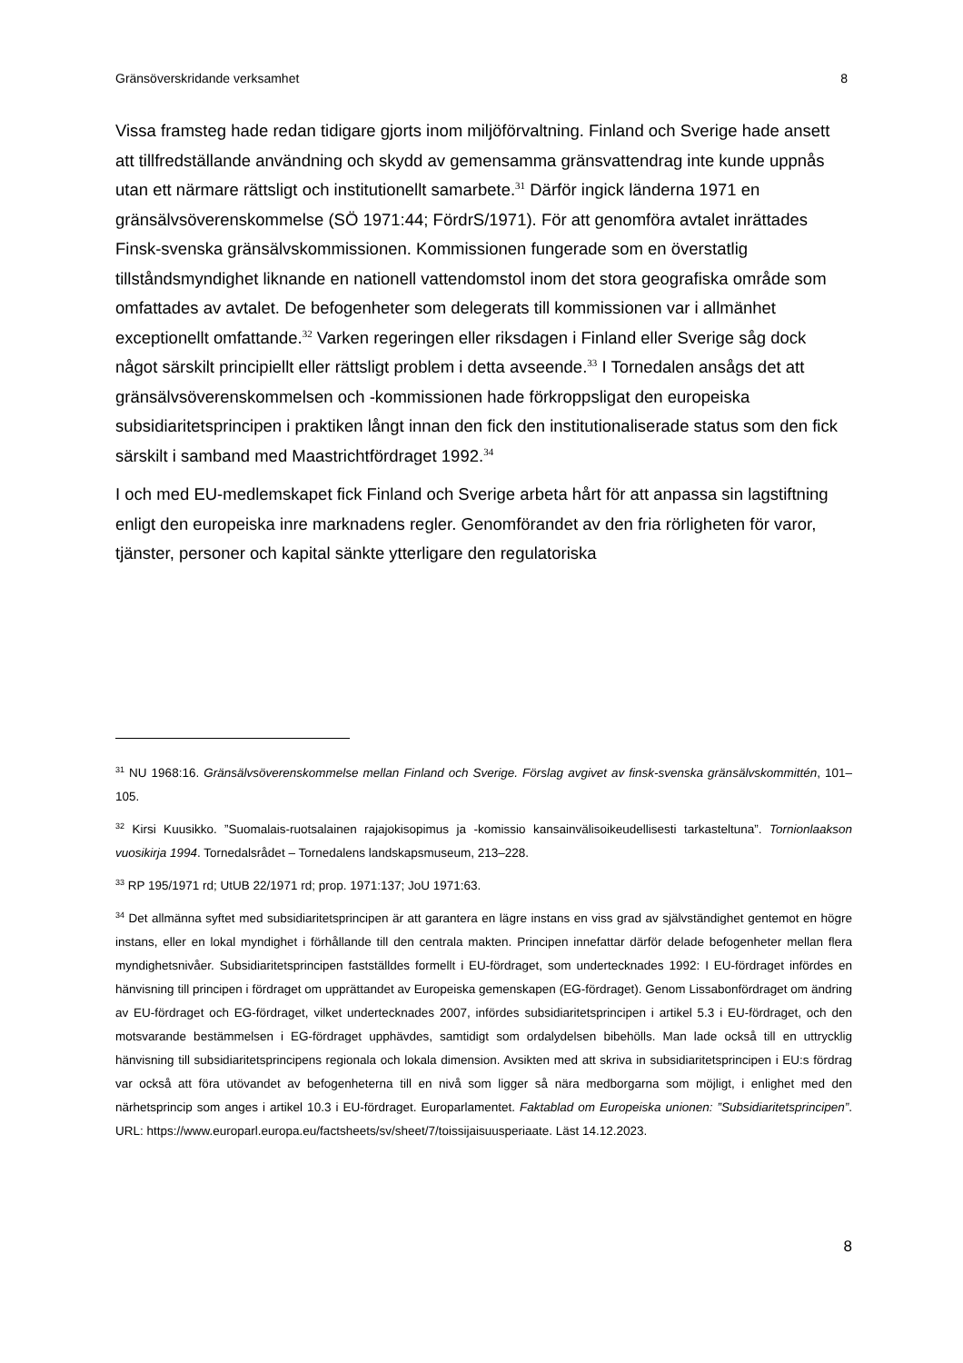Gränsöverskridande verksamhet 8
Vissa framsteg hade redan tidigare gjorts inom miljöförvaltning. Finland och Sverige hade ansett att tillfredställande användning och skydd av gemensamma gränsvattendrag inte kunde uppnås utan ett närmare rättsligt och institutionellt samarbete.<sup>31</sup> Därför ingick länderna 1971 en gränsälvsöverenskommelse (SÖ 1971:44; FördrS/1971). För att genomföra avtalet inrättades Finsk-svenska gränsälvskommissionen. Kommissionen fungerade som en överstatlig tillståndsmyndighet liknande en nationell vattendomstol inom det stora geografiska område som omfattades av avtalet. De befogenheter som delegerats till kommissionen var i allmänhet exceptionellt omfattande.<sup>32</sup> Varken regeringen eller riksdagen i Finland eller Sverige såg dock något särskilt principiellt eller rättsligt problem i detta avseende.<sup>33</sup> I Tornedalen ansågs det att gränsälvsöverenskommelsen och -kommissionen hade förkroppsligat den europeiska subsidiaritetsprincipen i praktiken långt innan den fick den institutionaliserade status som den fick särskilt i samband med Maastrichtfördraget 1992.<sup>34</sup>
I och med EU-medlemskapet fick Finland och Sverige arbeta hårt för att anpassa sin lagstiftning enligt den europeiska inre marknadens regler. Genomförandet av den fria rörligheten för varor, tjänster, personer och kapital sänkte ytterligare den regulatoriska
<sup>31</sup> NU 1968:16. Gränsälvsöverenskommelse mellan Finland och Sverige. Förslag avgivet av finsk-svenska gränsälvskommittén, 101–105.
<sup>32</sup> Kirsi Kuusikko. ”Suomalais-ruotsalainen rajajokisopimus ja -komissio kansainvälisoikeudellisesti tarkasteltuna”. Tornionlaakson vuosikirja 1994. Tornedalsrådet – Tornedalens landskapsmuseum, 213–228.
<sup>33</sup> RP 195/1971 rd; UtUB 22/1971 rd; prop. 1971:137; JoU 1971:63.
<sup>34</sup> Det allmänna syftet med subsidiaritetsprincipen är att garantera en lägre instans en viss grad av självständighet gentemot en högre instans, eller en lokal myndighet i förhållande till den centrala makten. Principen innefattar därför delade befogenheter mellan flera myndighetsnivåer. Subsidiaritetsprincipen fastställdes formellt i EU-fördraget, som undertecknades 1992: I EU-fördraget infördes en hänvisning till principen i fördraget om upprättandet av Europeiska gemenskapen (EG-fördraget). Genom Lissabonfördraget om ändring av EU-fördraget och EG-fördraget, vilket undertecknades 2007, infördes subsidiaritetsprincipen i artikel 5.3 i EU-fördraget, och den motsvarande bestämmelsen i EG-fördraget upphävdes, samtidigt som ordalydelsen bibehölls. Man lade också till en uttrycklig hänvisning till subsidiaritetsprincipens regionala och lokala dimension. Avsikten med att skriva in subsidiaritetsprincipen i EU:s fördrag var också att föra utövandet av befogenheterna till en nivå som ligger så nära medborgarna som möjligt, i enlighet med den närhetsprincip som anges i artikel 10.3 i EU-fördraget. Europarlamentet. Faktablad om Europeiska unionen: ”Subsidiaritetsprincipen”. URL: https://www.europarl.europa.eu/factsheets/sv/sheet/7/toissijaisuusperiaate. Läst 14.12.2023.
8